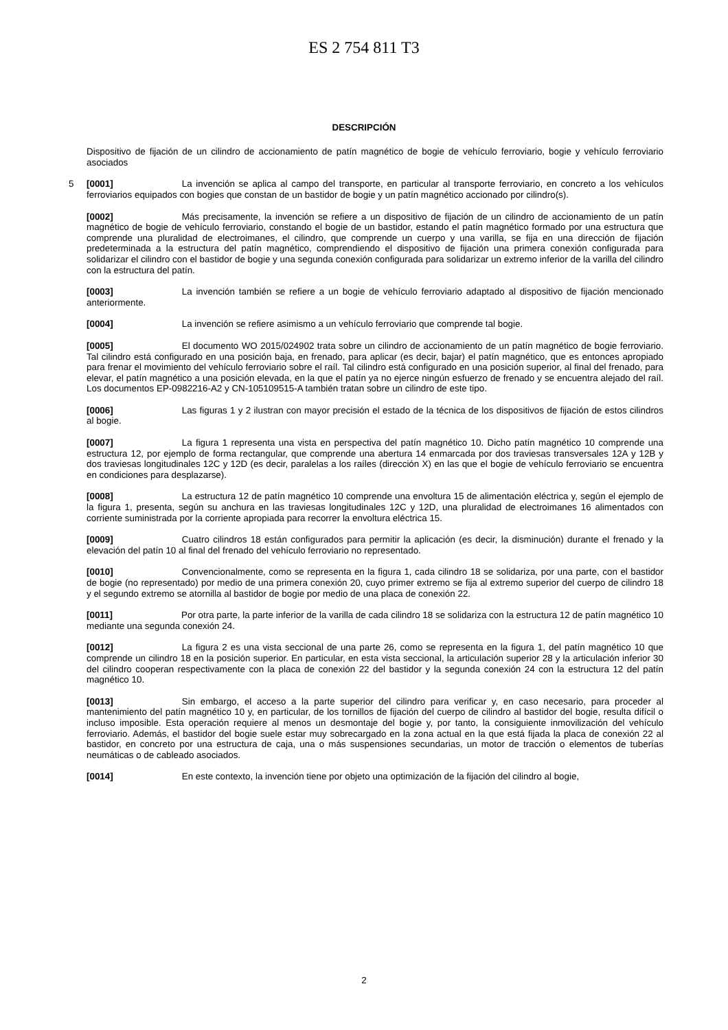ES 2 754 811 T3
DESCRIPCIÓN
5 Dispositivo de fijación de un cilindro de accionamiento de patín magnético de bogie de vehículo ferroviario, bogie y vehículo ferroviario asociados
[0001] La invención se aplica al campo del transporte, en particular al transporte ferroviario, en concreto a los vehículos ferroviarios equipados con bogies que constan de un bastidor de bogie y un patín magnético accionado por cilindro(s).
[0002] Más precisamente, la invención se refiere a un dispositivo de fijación de un cilindro de accionamiento de un patín magnético de bogie de vehículo ferroviario, constando el bogie de un bastidor, estando el patín magnético formado por una estructura que comprende una pluralidad de electroimanes, el cilindro, que comprende un cuerpo y una varilla, se fija en una dirección de fijación predeterminada a la estructura del patín magnético, comprendiendo el dispositivo de fijación una primera conexión configurada para solidarizar el cilindro con el bastidor de bogie y una segunda conexión configurada para solidarizar un extremo inferior de la varilla del cilindro con la estructura del patín.
[0003] La invención también se refiere a un bogie de vehículo ferroviario adaptado al dispositivo de fijación mencionado anteriormente.
[0004] La invención se refiere asimismo a un vehículo ferroviario que comprende tal bogie.
[0005] El documento WO 2015/024902 trata sobre un cilindro de accionamiento de un patín magnético de bogie ferroviario. Tal cilindro está configurado en una posición baja, en frenado, para aplicar (es decir, bajar) el patín magnético, que es entonces apropiado para frenar el movimiento del vehículo ferroviario sobre el raíl. Tal cilindro está configurado en una posición superior, al final del frenado, para elevar, el patín magnético a una posición elevada, en la que el patín ya no ejerce ningún esfuerzo de frenado y se encuentra alejado del raíl. Los documentos EP-0982216-A2 y CN-105109515-A también tratan sobre un cilindro de este tipo.
[0006] Las figuras 1 y 2 ilustran con mayor precisión el estado de la técnica de los dispositivos de fijación de estos cilindros al bogie.
[0007] La figura 1 representa una vista en perspectiva del patín magnético 10. Dicho patín magnético 10 comprende una estructura 12, por ejemplo de forma rectangular, que comprende una abertura 14 enmarcada por dos traviesas transversales 12A y 12B y dos traviesas longitudinales 12C y 12D (es decir, paralelas a los raíles (dirección X) en las que el bogie de vehículo ferroviario se encuentra en condiciones para desplazarse).
[0008] La estructura 12 de patín magnético 10 comprende una envoltura 15 de alimentación eléctrica y, según el ejemplo de la figura 1, presenta, según su anchura en las traviesas longitudinales 12C y 12D, una pluralidad de electroimanes 16 alimentados con corriente suministrada por la corriente apropiada para recorrer la envoltura eléctrica 15.
[0009] Cuatro cilindros 18 están configurados para permitir la aplicación (es decir, la disminución) durante el frenado y la elevación del patín 10 al final del frenado del vehículo ferroviario no representado.
[0010] Convencionalmente, como se representa en la figura 1, cada cilindro 18 se solidariza, por una parte, con el bastidor de bogie (no representado) por medio de una primera conexión 20, cuyo primer extremo se fija al extremo superior del cuerpo de cilindro 18 y el segundo extremo se atornilla al bastidor de bogie por medio de una placa de conexión 22.
[0011] Por otra parte, la parte inferior de la varilla de cada cilindro 18 se solidariza con la estructura 12 de patín magnético 10 mediante una segunda conexión 24.
[0012] La figura 2 es una vista seccional de una parte 26, como se representa en la figura 1, del patín magnético 10 que comprende un cilindro 18 en la posición superior. En particular, en esta vista seccional, la articulación superior 28 y la articulación inferior 30 del cilindro cooperan respectivamente con la placa de conexión 22 del bastidor y la segunda conexión 24 con la estructura 12 del patín magnético 10.
[0013] Sin embargo, el acceso a la parte superior del cilindro para verificar y, en caso necesario, para proceder al mantenimiento del patín magnético 10 y, en particular, de los tornillos de fijación del cuerpo de cilindro al bastidor del bogie, resulta difícil o incluso imposible. Esta operación requiere al menos un desmontaje del bogie y, por tanto, la consiguiente inmovilización del vehículo ferroviario. Además, el bastidor del bogie suele estar muy sobrecargado en la zona actual en la que está fijada la placa de conexión 22 al bastidor, en concreto por una estructura de caja, una o más suspensiones secundarias, un motor de tracción o elementos de tuberías neumáticas o de cableado asociados.
[0014] En este contexto, la invención tiene por objeto una optimización de la fijación del cilindro al bogie,
2